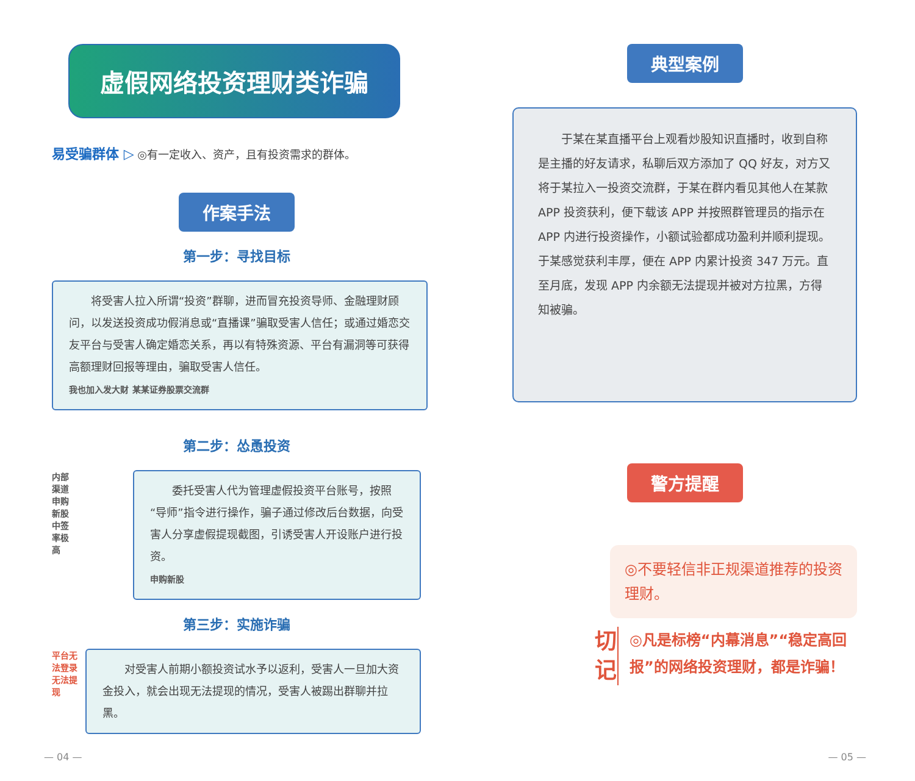虚假网络投资理财类诈骗
易受骗群体 ▷ ◎有一定收入、资产，且有投资需求的群体。
作案手法
第一步：寻找目标
　　将受害人拉入所谓“投资”群聊，进而冒充投资导师、金融理财顾问，以发送投资成功假消息或“直播课”骗取受害人信任；或通过婚恋交友平台与受害人确定婚恋关系，再以有特殊资源、平台有漏洞等可获得高额理财回报等理由，骗取受害人信任。
我也加入发大财 某某证券股票交流群
第二步：怂恿投资
内部渠道
申购新股
中签率极高
　　委托受害人代为管理虚假投资平台账号，按照“导师”指令进行操作，骗子通过修改后台数据，向受害人分享虚假提现截图，引诱受害人开设账户进行投资。
申购新股
第三步：实施诈骗
平台无法登录
无法提现
　　对受害人前期小额投资试水予以返利，受害人一旦加大资金投入，就会出现无法提现的情况，受害人被踢出群聊并拉黑。
— 04 —
典型案例
　　于某在某直播平台上观看炒股知识直播时，收到自称是主播的好友请求，私聊后双方添加了 QQ 好友，对方又将于某拉入一投资交流群，于某在群内看见其他人在某款 APP 投资获利，便下载该 APP 并按照群管理员的指示在 APP 内进行投资操作，小额试验都成功盈利并顺利提现。于某感觉获利丰厚，便在 APP 内累计投资 347 万元。直至月底，发现 APP 内余额无法提现并被对方拉黑，方得知被骗。
警方提醒
◎不要轻信非正规渠道推荐的投资理财。
切
记
◎凡是标榜“内幕消息”“稳定高回报”的网络投资理财，都是诈骗！
— 05 —